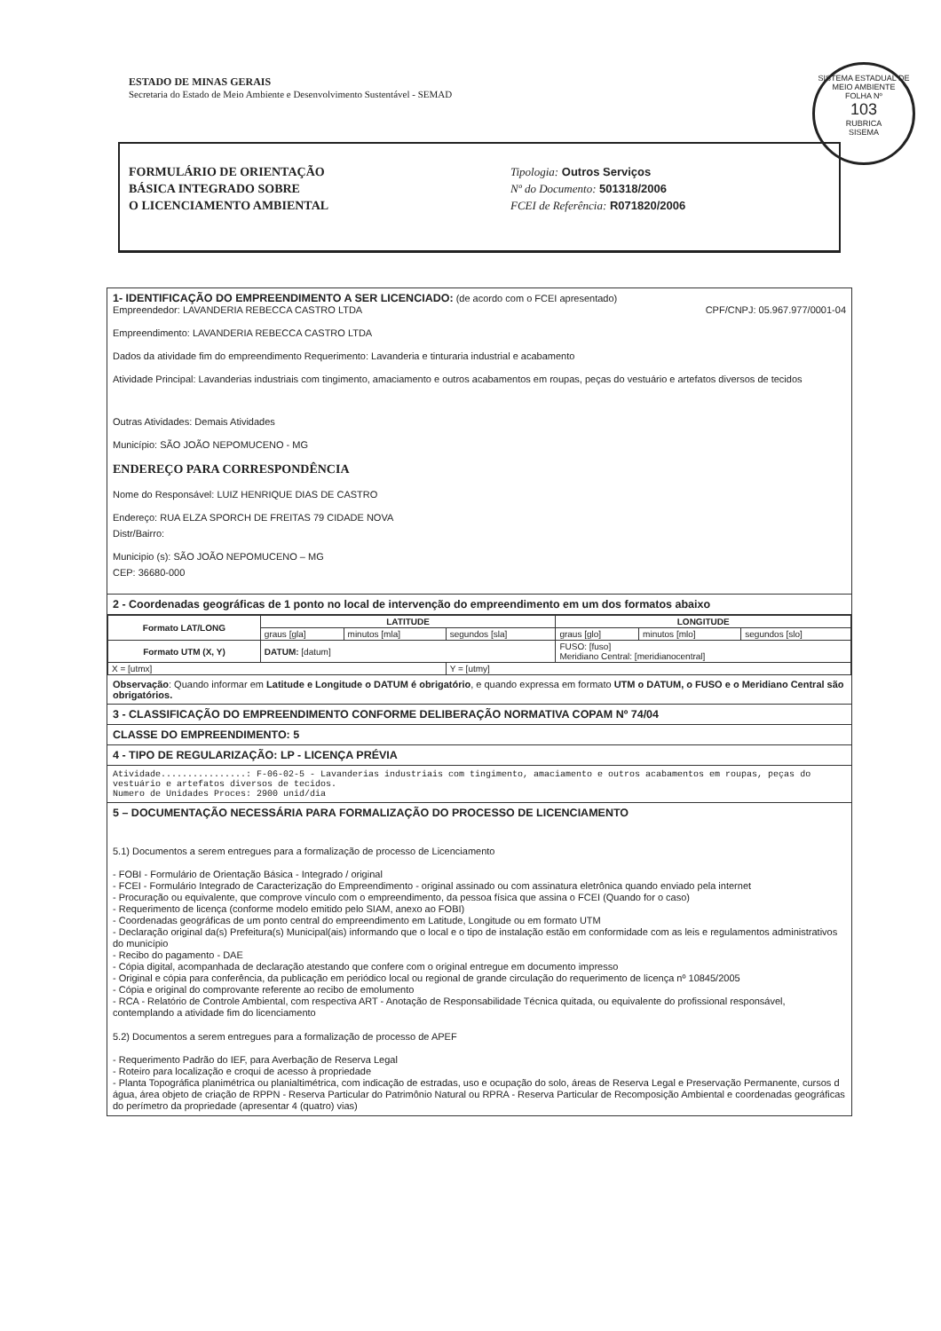ESTADO DE MINAS GERAIS
Secretaria do Estado de Meio Ambiente e Desenvolvimento Sustentável - SEMAD
SISTEMA ESTADUAL DE MEIO AMBIENTE
FOLHA Nº
103
RUBRICA
SISEMA
FORMULÁRIO DE ORIENTAÇÃO
BÁSICA INTEGRADO SOBRE
O LICENCIAMENTO AMBIENTAL
Tipologia: Outros Serviços
Nº do Documento: 501318/2006
FCEI de Referência: R071820/2006
1- IDENTIFICAÇÃO DO EMPREENDIMENTO A SER LICENCIADO: (de acordo com o FCEI apresentado)
Empreendedor: LAVANDERIA REBECCA CASTRO LTDA CPF/CNPJ: 05.967.977/0001-04
Empreendimento: LAVANDERIA REBECCA CASTRO LTDA
Dados da atividade fim do empreendimento Requerimento: Lavanderia e tinturaria industrial e acabamento
Atividade Principal: Lavanderias industriais com tingimento, amaciamento e outros acabamentos em roupas, peças do vestuário e artefatos diversos de tecidos
Outras Atividades: Demais Atividades
Município: SÃO JOÃO NEPOMUCENO - MG
ENDEREÇO PARA CORRESPONDÊNCIA
Nome do Responsável: LUIZ HENRIQUE DIAS DE CASTRO
Endereço: RUA ELZA SPORCH DE FREITAS 79 CIDADE NOVA
Distr/Bairro:
Municipio (s): SÃO JOÃO NEPOMUCENO – MG
CEP: 36680-000
2 - Coordenadas geográficas de 1 ponto no local de intervenção do empreendimento em um dos formatos abaixo
| Formato LAT/LONG | LATITUDE | | | LONGITUDE | | |
| --- | --- | --- | --- | --- | --- | --- |
| | graus [gla] | minutos [mla] | segundos [sla] | graus [glo] | minutos [mlo] | segundos [slo] |
| Formato UTM (X, Y) | DATUM: [datum] | | | FUSO: [fuso] Meridiano Central: [meridianocentral] | | |
| X = [utmx] | | | Y = [utmy] | | | |
Observação: Quando informar em Latitude e Longitude o DATUM é obrigatório, e quando expressa em formato UTM o DATUM, o FUSO e o Meridiano Central são obrigatórios.
3 - CLASSIFICAÇÃO DO EMPREENDIMENTO CONFORME DELIBERAÇÃO NORMATIVA COPAM Nº 74/04
CLASSE DO EMPREENDIMENTO: 5
4 - TIPO DE REGULARIZAÇÃO: LP - LICENÇA PRÉVIA
Atividade................: F-06-02-5 - Lavanderias industriais com tingimento, amaciamento e outros acabamentos em roupas, peças do vestuário e artefatos diversos de tecidos.
Numero de Unidades Proces: 2900 unid/dia
5 – DOCUMENTAÇÃO NECESSÁRIA PARA FORMALIZAÇÃO DO PROCESSO DE LICENCIAMENTO
5.1) Documentos a serem entregues para a formalização de processo de Licenciamento
- FOBI - Formulário de Orientação Básica - Integrado / original
- FCEI - Formulário Integrado de Caracterização do Empreendimento - original assinado ou com assinatura eletrônica quando enviado pela internet
- Procuração ou equivalente, que comprove vínculo com o empreendimento, da pessoa física que assina o FCEI (Quando for o caso)
- Requerimento de licença (conforme modelo emitido pelo SIAM, anexo ao FOBI)
- Coordenadas geográficas de um ponto central do empreendimento em Latitude, Longitude ou em formato UTM
- Declaração original da(s) Prefeitura(s) Municipal(ais) informando que o local e o tipo de instalação estão em conformidade com as leis e regulamentos administrativos do município
- Recibo do pagamento - DAE
- Cópia digital, acompanhada de declaração atestando que confere com o original entregue em documento impresso
- Original e cópia para conferência, da publicação em periódico local ou regional de grande circulação do requerimento de licença nº 10845/2005
- Cópia e original do comprovante referente ao recibo de emolumento
- RCA - Relatório de Controle Ambiental, com respectiva ART - Anotação de Responsabilidade Técnica quitada, ou equivalente do profissional responsável, contemplando a atividade fim do licenciamento
5.2) Documentos a serem entregues para a formalização de processo de APEF
- Requerimento Padrão do IEF, para Averbação de Reserva Legal
- Roteiro para localização e croqui de acesso à propriedade
- Planta Topográfica planimétrica ou planialtimétrica, com indicação de estradas, uso e ocupação do solo, áreas de Reserva Legal e Preservação Permanente, cursos d água, área objeto de criação de RPPN - Reserva Particular do Patrimônio Natural ou RPRA - Reserva Particular de Recomposição Ambiental e coordenadas geográficas do perímetro da propriedade (apresentar 4 (quatro) vias)